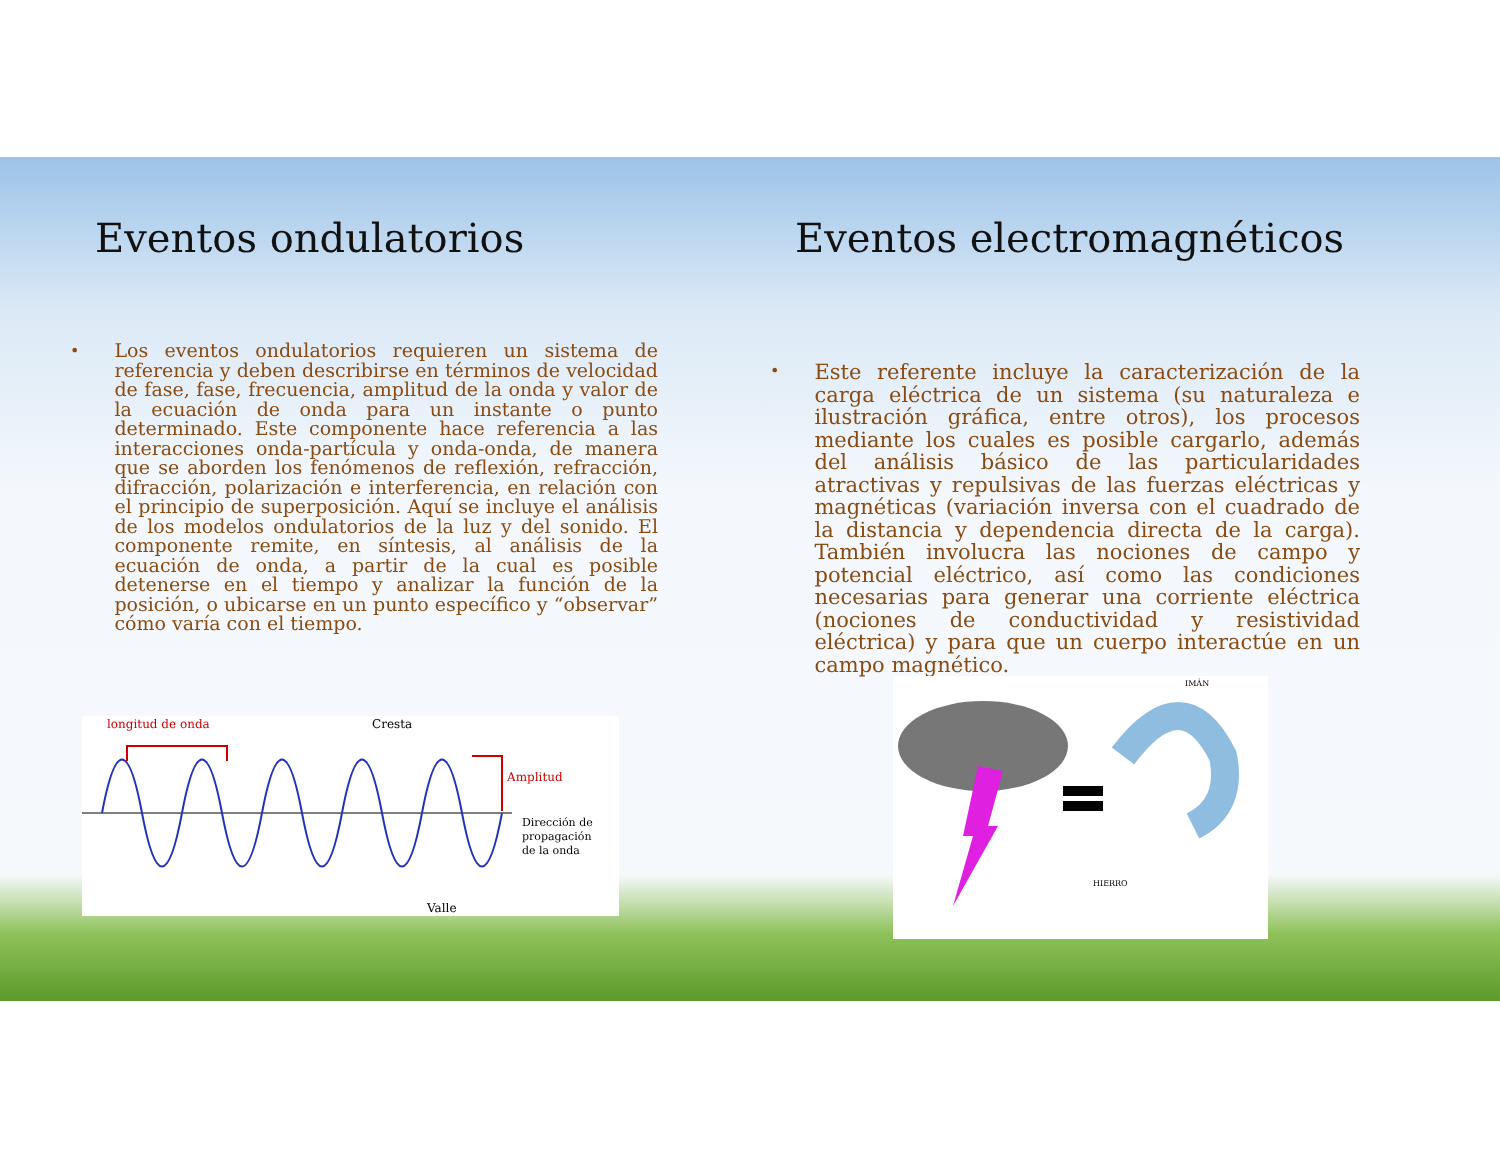Eventos ondulatorios
•
Los eventos ondulatorios requieren un sistema de referencia y deben describirse en términos de velocidad de fase, fase, frecuencia, amplitud de la onda y valor de la ecuación de onda para un instante o punto determinado. Este componente hace referencia a las interacciones onda-partícula y onda-onda, de manera que se aborden los fenómenos de reflexión, refracción, difracción, polarización e interferencia, en relación con el principio de superposición. Aquí se incluye el análisis de los modelos ondulatorios de la luz y del sonido. El componente remite, en síntesis, al análisis de la ecuación de onda, a partir de la cual es posible detenerse en el tiempo y analizar la función de la posición, o ubicarse en un punto específico y “observar” cómo varía con el tiempo.
longitud de onda
Cresta
Amplitud
Dirección de
propagación
de la onda
Valle
Eventos electromagnéticos
•
Este referente incluye la caracterización de la carga eléctrica de un sistema (su naturaleza e ilustración gráfica, entre otros), los procesos mediante los cuales es posible cargarlo, además del análisis básico de las particularidades atractivas y repulsivas de las fuerzas eléctricas y magnéticas (variación inversa con el cuadrado de la distancia y dependencia directa de la carga). También involucra las nociones de campo y potencial eléctrico, así como las condiciones necesarias para generar una corriente eléctrica (nociones de conductividad y resistividad eléctrica) y para que un cuerpo interactúe en un campo magnético.
IMÁN
HIERRO